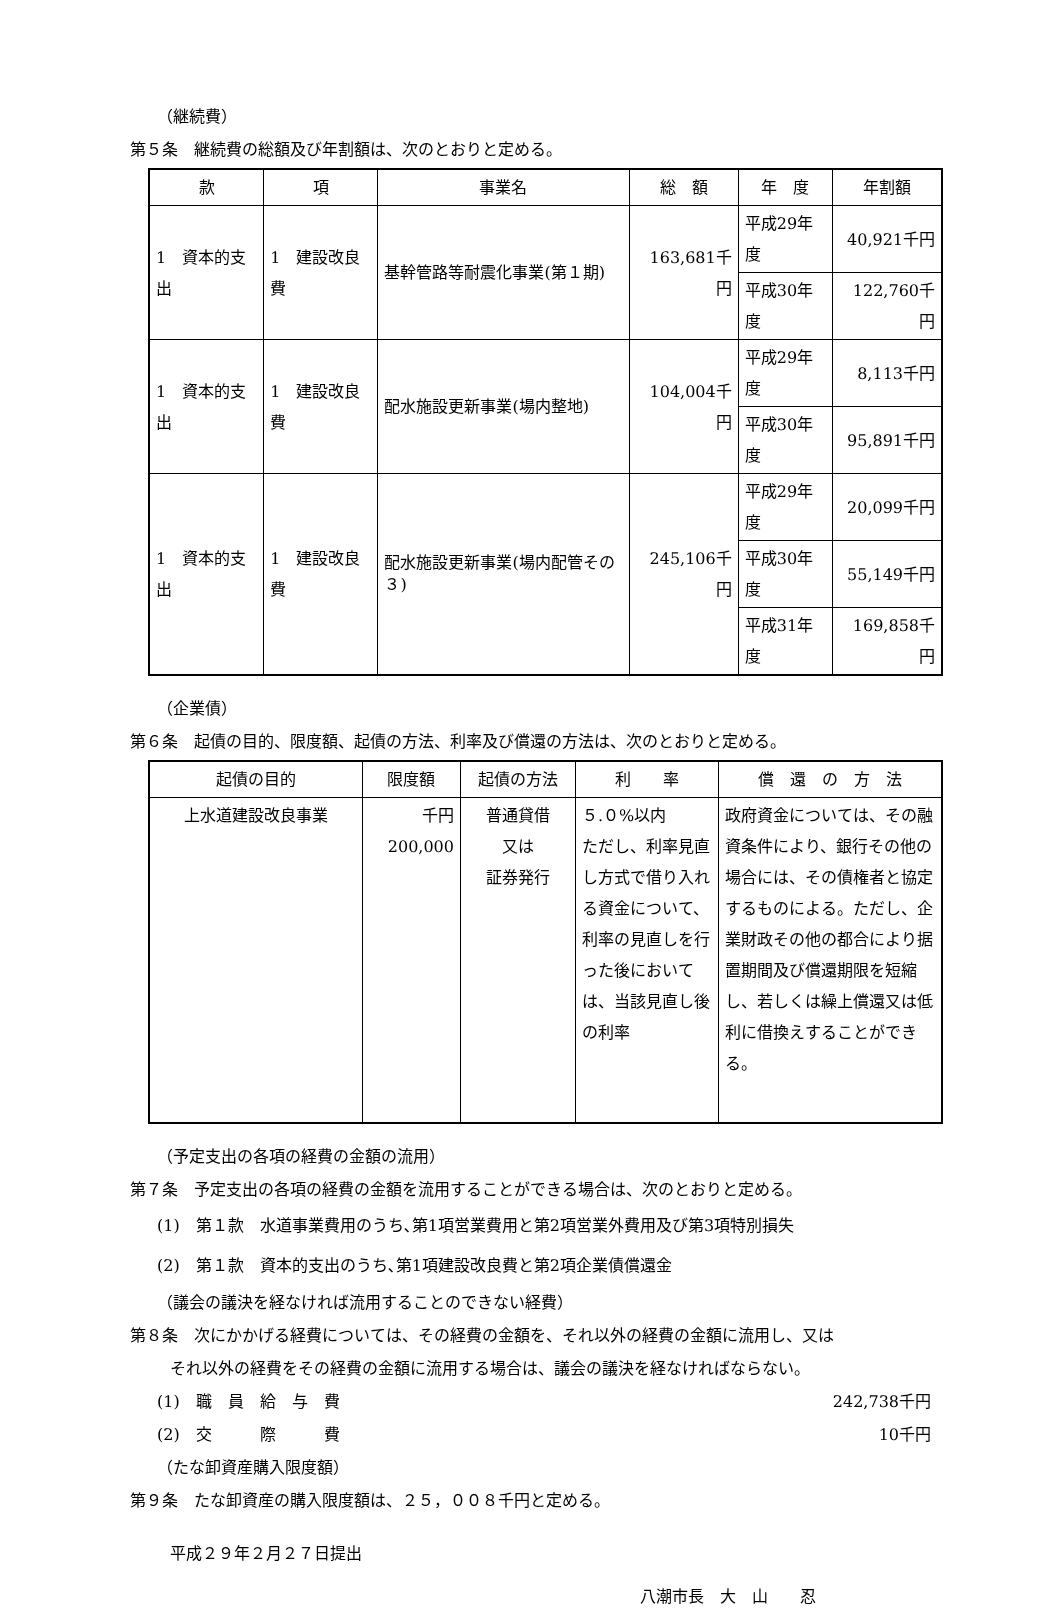（継続費）
第５条　継続費の総額及び年割額は、次のとおりと定める。
| 款 | 項 | 事業名 | 総 額 | 年 度 | 年割額 |
| --- | --- | --- | --- | --- | --- |
| 1 資本的支出 | 1 建設改良費 | 基幹管路等耐震化事業(第１期) | 163,681千円 | 平成29年度 | 40,921千円 |
| | | | | 平成30年度 | 122,760千円 |
| 1 資本的支出 | 1 建設改良費 | 配水施設更新事業(場内整地) | 104,004千円 | 平成29年度 | 8,113千円 |
| | | | | 平成30年度 | 95,891千円 |
| 1 資本的支出 | 1 建設改良費 | 配水施設更新事業(場内配管その３) | 245,106千円 | 平成29年度 | 20,099千円 |
| | | | | 平成30年度 | 55,149千円 |
| | | | | 平成31年度 | 169,858千円 |
（企業債）
第６条　起債の目的、限度額、起債の方法、利率及び償還の方法は、次のとおりと定める。
| 起債の目的 | 限度額 | 起債の方法 | 利 率 | 償 還 の 方 法 |
| --- | --- | --- | --- | --- |
| 上水道建設改良事業 | 千円 200,000 | 普通貸借 又は 証券発行 | ５.０%以内 ただし、利率見直し方式で借り入れる資金について、利率の見直しを行った後においては、当該見直し後の利率 | 政府資金については、その融資条件により、銀行その他の場合には、その債権者と協定するものによる。ただし、企業財政その他の都合により据置期間及び償還期限を短縮し、若しくは繰上償還又は低利に借換えすることができる。 |
（予定支出の各項の経費の金額の流用）
第７条　予定支出の各項の経費の金額を流用することができる場合は、次のとおりと定める。
(1)　第１款　水道事業費用のうち､第1項営業費用と第2項営業外費用及び第3項特別損失
(2)　第１款　資本的支出のうち､第1項建設改良費と第2項企業債償還金
（議会の議決を経なければ流用することのできない経費）
第８条　次にかかげる経費については、その経費の金額を、それ以外の経費の金額に流用し、又は
それ以外の経費をその経費の金額に流用する場合は、議会の議決を経なければならない。
(1)　職　員　給　与　費 242,738千円
(2)　交　　　際　　　費 10千円
（たな卸資産購入限度額）
第９条　たな卸資産の購入限度額は、２５，００８千円と定める。
平成２９年２月２７日提出
八潮市長　大　山　　忍